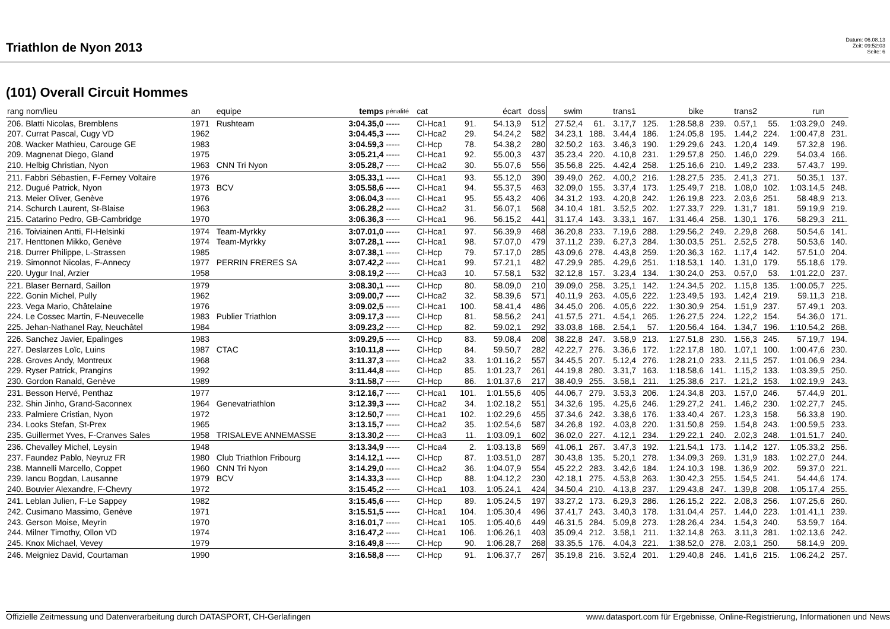Triathlon de Nyon 2013
Datum: 06.08.13
Zeit: 09:52:03
Seite: 6
(101) Overall Circuit Hommes
| rang nom/lieu | an | equipe | temps | pénalité | cat | écart | | doss | swim | | trans1 | | bike | | trans2 | | run | |
| --- | --- | --- | --- | --- | --- | --- | --- | --- | --- | --- | --- | --- | --- | --- | --- | --- | --- | --- |
| 206. Blatti Nicolas, Bremblens | 1971 | Rushteam | 3:04.35,0 | ----- | Cl-Hca1 | 91. | 54.13,9 | 512 | 27.52,4 | 61. | 3.17,7 | 125. | 1:28.58,8 | 239. | 0.57,1 | 55. | 1:03.29,0 | 249. |
| 207. Currat Pascal, Cugy VD | 1962 | | 3:04.45,3 | ----- | Cl-Hca2 | 29. | 54.24,2 | 582 | 34.23,1 | 188. | 3.44,4 | 186. | 1:24.05,8 | 195. | 1.44,2 | 224. | 1:00.47,8 | 231. |
| 208. Wacker Mathieu, Carouge GE | 1983 | | 3:04.59,3 | ----- | Cl-Hcp | 78. | 54.38,2 | 280 | 32.50,2 | 163. | 3.46,3 | 190. | 1:29.29,6 | 243. | 1.20,4 | 149. | 57.32,8 | 196. |
| 209. Magnenat Diego, Gland | 1975 | | 3:05.21,4 | ----- | Cl-Hca1 | 92. | 55.00,3 | 437 | 35.23,4 | 220. | 4.10,8 | 231. | 1:29.57,8 | 250. | 1.46,0 | 229. | 54.03,4 | 166. |
| 210. Helbig Christian, Nyon | 1963 | CNN Tri Nyon | 3:05.28,7 | ----- | Cl-Hca2 | 30. | 55.07,6 | 556 | 35.56,8 | 225. | 4.42,4 | 258. | 1:25.16,6 | 210. | 1.49,2 | 233. | 57.43,7 | 199. |
| 211. Fabbri Sébastien, F-Ferney Voltaire | 1976 | | 3:05.33,1 | ----- | Cl-Hca1 | 93. | 55.12,0 | 390 | 39.49,0 | 262. | 4.00,2 | 216. | 1:28.27,5 | 235. | 2.41,3 | 271. | 50.35,1 | 137. |
| 212. Dugué Patrick, Nyon | 1973 | BCV | 3:05.58,6 | ----- | Cl-Hca1 | 94. | 55.37,5 | 463 | 32.09,0 | 155. | 3.37,4 | 173. | 1:25.49,7 | 218. | 1.08,0 | 102. | 1:03.14,5 | 248. |
| 213. Meier Oliver, Genève | 1976 | | 3:06.04,3 | ----- | Cl-Hca1 | 95. | 55.43,2 | 406 | 34.31,2 | 193. | 4.20,8 | 242. | 1:26.19,8 | 223. | 2.03,6 | 251. | 58.48,9 | 213. |
| 214. Schurch Laurent, St-Blaise | 1963 | | 3:06.28,2 | ----- | Cl-Hca2 | 31. | 56.07,1 | 568 | 34.10,4 | 181. | 3.52,5 | 202. | 1:27.33,7 | 229. | 1.31,7 | 181. | 59.19,9 | 219. |
| 215. Catarino Pedro, GB-Cambridge | 1970 | | 3:06.36,3 | ----- | Cl-Hca1 | 96. | 56.15,2 | 441 | 31.17,4 | 143. | 3.33,1 | 167. | 1:31.46,4 | 258. | 1.30,1 | 176. | 58.29,3 | 211. |
| 216. Toiviainen Antti, FI-Helsinki | 1974 | Team-Myrkky | 3:07.01,0 | ----- | Cl-Hca1 | 97. | 56.39,9 | 468 | 36.20,8 | 233. | 7.19,6 | 288. | 1:29.56,2 | 249. | 2.29,8 | 268. | 50.54,6 | 141. |
| 217. Henttonen Mikko, Genève | 1974 | Team-Myrkky | 3:07.28,1 | ----- | Cl-Hca1 | 98. | 57.07,0 | 479 | 37.11,2 | 239. | 6.27,3 | 284. | 1:30.03,5 | 251. | 2.52,5 | 278. | 50.53,6 | 140. |
| 218. Durrer Philippe, L-Strassen | 1985 | | 3:07.38,1 | ----- | Cl-Hcp | 79. | 57.17,0 | 285 | 43.09,6 | 278. | 4.43,8 | 259. | 1:20.36,3 | 162. | 1.17,4 | 142. | 57.51,0 | 204. |
| 219. Simonnot Nicolas, F-Annecy | 1977 | PERRIN FRERES SA | 3:07.42,2 | ----- | Cl-Hca1 | 99. | 57.21,1 | 482 | 47.29,9 | 285. | 4.29,6 | 251. | 1:18.53,1 | 140. | 1.31,0 | 179. | 55.18,6 | 179. |
| 220. Uygur Inal, Arzier | 1958 | | 3:08.19,2 | ----- | Cl-Hca3 | 10. | 57.58,1 | 532 | 32.12,8 | 157. | 3.23,4 | 134. | 1:30.24,0 | 253. | 0.57,0 | 53. | 1:01.22,0 | 237. |
| 221. Blaser Bernard, Saillon | 1979 | | 3:08.30,1 | ----- | Cl-Hcp | 80. | 58.09,0 | 210 | 39.09,0 | 258. | 3.25,1 | 142. | 1:24.34,5 | 202. | 1.15,8 | 135. | 1:00.05,7 | 225. |
| 222. Gonin Michel, Pully | 1962 | | 3:09.00,7 | ----- | Cl-Hca2 | 32. | 58.39,6 | 571 | 40.11,9 | 263. | 4.05,6 | 222. | 1:23.49,5 | 193. | 1.42,4 | 219. | 59.11,3 | 218. |
| 223. Vega Mario, Châtelaine | 1976 | | 3:09.02,5 | ----- | Cl-Hca1 | 100. | 58.41,4 | 486 | 34.45,0 | 206. | 4.05,6 | 222. | 1:30.30,9 | 254. | 1.51,9 | 237. | 57.49,1 | 203. |
| 224. Le Cossec Martin, F-Neuvecelle | 1983 | Publier Triathlon | 3:09.17,3 | ----- | Cl-Hcp | 81. | 58.56,2 | 241 | 41.57,5 | 271. | 4.54,1 | 265. | 1:26.27,5 | 224. | 1.22,2 | 154. | 54.36,0 | 171. |
| 225. Jehan-Nathanel Ray, Neuchâtel | 1984 | | 3:09.23,2 | ----- | Cl-Hcp | 82. | 59.02,1 | 292 | 33.03,8 | 168. | 2.54,1 | 57. | 1:20.56,4 | 164. | 1.34,7 | 196. | 1:10.54,2 | 268. |
| 226. Sanchez Javier, Epalinges | 1983 | | 3:09.29,5 | ----- | Cl-Hcp | 83. | 59.08,4 | 208 | 38.22,8 | 247. | 3.58,9 | 213. | 1:27.51,8 | 230. | 1.56,3 | 245. | 57.19,7 | 194. |
| 227. Deslarzes Loïc, Luins | 1987 | CTAC | 3:10.11,8 | ----- | Cl-Hcp | 84. | 59.50,7 | 282 | 42.22,7 | 276. | 3.36,6 | 172. | 1:22.17,8 | 180. | 1.07,1 | 100. | 1:00.47,6 | 230. |
| 228. Groves Andy, Montreux | 1968 | | 3:11.37,3 | ----- | Cl-Hca2 | 33. | 1:01.16,2 | 557 | 34.45,5 | 207. | 5.12,4 | 276. | 1:28.21,0 | 233. | 2.11,5 | 257. | 1:01.06,9 | 234. |
| 229. Ryser Patrick, Prangins | 1992 | | 3:11.44,8 | ----- | Cl-Hcp | 85. | 1:01.23,7 | 261 | 44.19,8 | 280. | 3.31,7 | 163. | 1:18.58,6 | 141. | 1.15,2 | 133. | 1:03.39,5 | 250. |
| 230. Gordon Ranald, Genève | 1989 | | 3:11.58,7 | ----- | Cl-Hcp | 86. | 1:01.37,6 | 217 | 38.40,9 | 255. | 3.58,1 | 211. | 1:25.38,6 | 217. | 1.21,2 | 153. | 1:02.19,9 | 243. |
| 231. Besson Hervé, Penthaz | 1977 | | 3:12.16,7 | ----- | Cl-Hca1 | 101. | 1:01.55,6 | 405 | 44.06,7 | 279. | 3.53,3 | 206. | 1:24.34,8 | 203. | 1.57,0 | 246. | 57.44,9 | 201. |
| 232. Shin Jinho, Grand-Saconnex | 1964 | Genevatriathlon | 3:12.39,3 | ----- | Cl-Hca2 | 34. | 1:02.18,2 | 551 | 34.32,6 | 195. | 4.25,6 | 246. | 1:29.27,2 | 241. | 1.46,2 | 230. | 1:02.27,7 | 245. |
| 233. Palmiere Cristian, Nyon | 1972 | | 3:12.50,7 | ----- | Cl-Hca1 | 102. | 1:02.29,6 | 455 | 37.34,6 | 242. | 3.38,6 | 176. | 1:33.40,4 | 267. | 1.23,3 | 158. | 56.33,8 | 190. |
| 234. Looks Stefan, St-Prex | 1965 | | 3:13.15,7 | ----- | Cl-Hca2 | 35. | 1:02.54,6 | 587 | 34.26,8 | 192. | 4.03,8 | 220. | 1:31.50,8 | 259. | 1.54,8 | 243. | 1:00.59,5 | 233. |
| 235. Guillermet Yves, F-Cranves Sales | 1958 | TRISALEVE ANNEMASSE | 3:13.30,2 | ----- | Cl-Hca3 | 11. | 1:03.09,1 | 602 | 36.02,0 | 227. | 4.12,1 | 234. | 1:29.22,1 | 240. | 2.02,3 | 248. | 1:01.51,7 | 240. |
| 236. Chevalley Michel, Leysin | 1948 | | 3:13.34,9 | ----- | Cl-Hca4 | 2. | 1:03.13,8 | 569 | 41.06,1 | 267. | 3.47,3 | 192. | 1:21.54,1 | 173. | 1.14,2 | 127. | 1:05.33,2 | 256. |
| 237. Faundez Pablo, Neyruz FR | 1980 | Club Triathlon Fribourg | 3:14.12,1 | ----- | Cl-Hcp | 87. | 1:03.51,0 | 287 | 30.43,8 | 135. | 5.20,1 | 278. | 1:34.09,3 | 269. | 1.31,9 | 183. | 1:02.27,0 | 244. |
| 238. Mannelli Marcello, Coppet | 1960 | CNN Tri Nyon | 3:14.29,0 | ----- | Cl-Hca2 | 36. | 1:04.07,9 | 554 | 45.22,2 | 283. | 3.42,6 | 184. | 1:24.10,3 | 198. | 1.36,9 | 202. | 59.37,0 | 221. |
| 239. Iancu Bogdan, Lausanne | 1979 | BCV | 3:14.33,3 | ----- | Cl-Hcp | 88. | 1:04.12,2 | 230 | 42.18,1 | 275. | 4.53,8 | 263. | 1:30.42,3 | 255. | 1.54,5 | 241. | 54.44,6 | 174. |
| 240. Bouvier Alexandre, F-Chevry | 1972 | | 3:15.45,2 | ----- | Cl-Hca1 | 103. | 1:05.24,1 | 424 | 34.50,4 | 210. | 4.13,8 | 237. | 1:29.43,8 | 247. | 1.39,8 | 208. | 1:05.17,4 | 255. |
| 241. Leblan Julien, F-Le Sappey | 1982 | | 3:15.45,6 | ----- | Cl-Hcp | 89. | 1:05.24,5 | 197 | 33.27,2 | 173. | 6.29,3 | 286. | 1:26.15,2 | 222. | 2.08,3 | 256. | 1:07.25,6 | 260. |
| 242. Cusimano Massimo, Genève | 1971 | | 3:15.51,5 | ----- | Cl-Hca1 | 104. | 1:05.30,4 | 496 | 37.41,7 | 243. | 3.40,3 | 178. | 1:31.04,4 | 257. | 1.44,0 | 223. | 1:01.41,1 | 239. |
| 243. Gerson Moise, Meyrin | 1970 | | 3:16.01,7 | ----- | Cl-Hca1 | 105. | 1:05.40,6 | 449 | 46.31,5 | 284. | 5.09,8 | 273. | 1:28.26,4 | 234. | 1.54,3 | 240. | 53.59,7 | 164. |
| 244. Milner Timothy, Ollon VD | 1974 | | 3:16.47,2 | ----- | Cl-Hca1 | 106. | 1:06.26,1 | 403 | 35.09,4 | 212. | 3.58,1 | 211. | 1:32.14,8 | 263. | 3.11,3 | 281. | 1:02.13,6 | 242. |
| 245. Knox Michael, Vevey | 1979 | | 3:16.49,8 | ----- | Cl-Hcp | 90. | 1:06.28,7 | 268 | 33.35,5 | 176. | 4.04,3 | 221. | 1:38.52,0 | 278. | 2.03,1 | 250. | 58.14,9 | 209. |
| 246. Meigniez David, Courtaman | 1990 | | 3:16.58,8 | ----- | Cl-Hcp | 91. | 1:06.37,7 | 267 | 35.19,8 | 216. | 3.52,4 | 201. | 1:29.40,8 | 246. | 1.41,6 | 215. | 1:06.24,2 | 257. |
Offizielle Zeitmessung und Datenverarbeitung durch DATASPORT, CH-Gerlafingen www.datasport.com für Ergebnisse, Online-Registrierung, Informationen und News